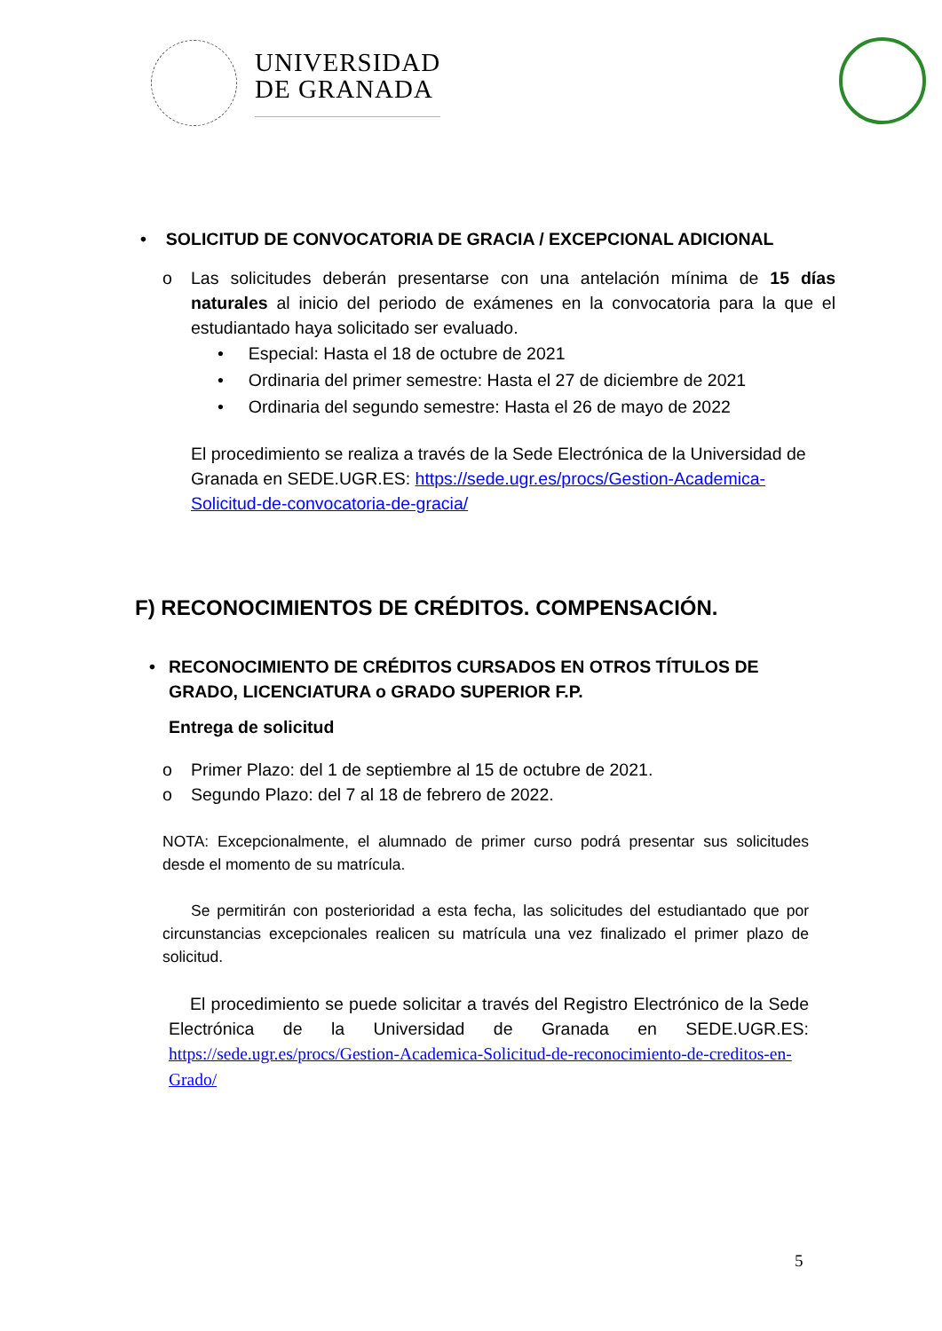UNIVERSIDAD
DE GRANADA
• SOLICITUD DE CONVOCATORIA DE GRACIA / EXCEPCIONAL ADICIONAL
o Las solicitudes deberán presentarse con una antelación mínima de 15 días naturales al inicio del periodo de exámenes en la convocatoria para la que el estudiantado haya solicitado ser evaluado.
• Especial: Hasta el 18 de octubre de 2021
• Ordinaria del primer semestre: Hasta el 27 de diciembre de 2021
• Ordinaria del segundo semestre: Hasta el 26 de mayo de 2022
El procedimiento se realiza a través de la Sede Electrónica de la Universidad de Granada en SEDE.UGR.ES: https://sede.ugr.es/procs/Gestion-Academica-Solicitud-de-convocatoria-de-gracia/
F) RECONOCIMIENTOS DE CRÉDITOS. COMPENSACIÓN.
• RECONOCIMIENTO DE CRÉDITOS CURSADOS EN OTROS TÍTULOS DE GRADO, LICENCIATURA o GRADO SUPERIOR F.P.
Entrega de solicitud
o Primer Plazo: del 1 de septiembre al 15 de octubre de 2021.
o Segundo Plazo: del 7 al 18 de febrero de 2022.
NOTA: Excepcionalmente, el alumnado de primer curso podrá presentar sus solicitudes desde el momento de su matrícula.
Se permitirán con posterioridad a esta fecha, las solicitudes del estudiantado que por circunstancias excepcionales realicen su matrícula una vez finalizado el primer plazo de solicitud.
El procedimiento se puede solicitar a través del Registro Electrónico de la Sede Electrónica de la Universidad de Granada en SEDE.UGR.ES: https://sede.ugr.es/procs/Gestion-Academica-Solicitud-de-reconocimiento-de-creditos-en-Grado/
5